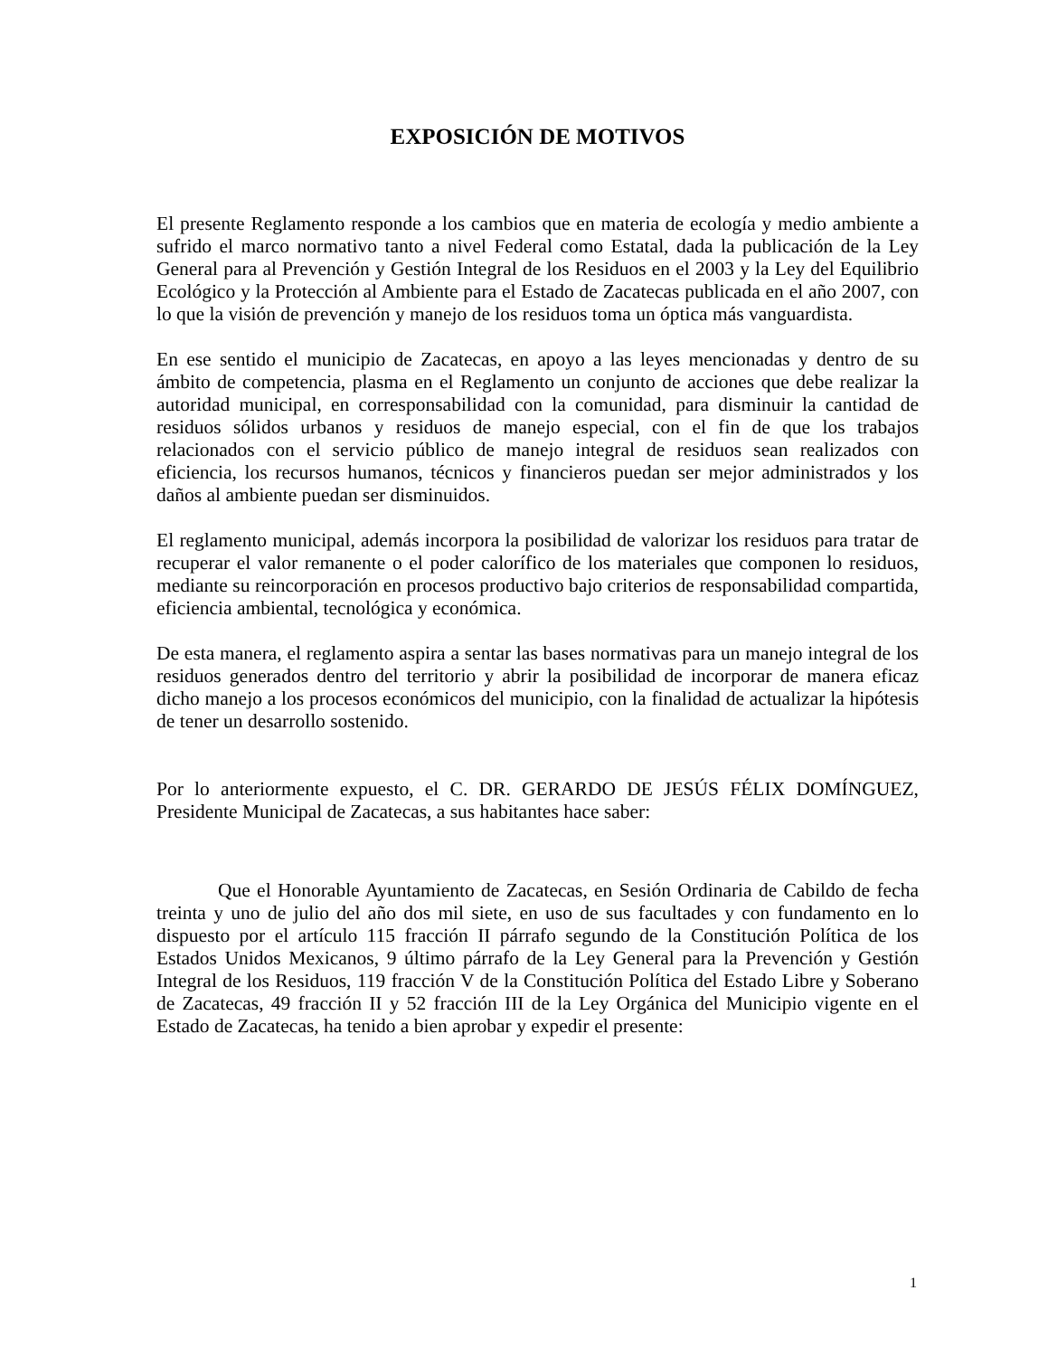EXPOSICIÓN DE MOTIVOS
El presente Reglamento responde a los cambios que en materia de ecología y medio ambiente a sufrido el marco normativo tanto a nivel Federal como Estatal, dada la publicación de la Ley General para al Prevención y Gestión Integral de los Residuos en el 2003 y la Ley del Equilibrio Ecológico y la Protección al Ambiente para el Estado de Zacatecas publicada en el año 2007, con lo que la visión de prevención y manejo de los residuos toma un óptica más vanguardista.
En ese sentido el municipio de Zacatecas, en apoyo a las leyes mencionadas y dentro de su ámbito de competencia, plasma en el Reglamento un conjunto de acciones que debe realizar la autoridad municipal, en corresponsabilidad con la comunidad, para disminuir la cantidad de residuos sólidos urbanos y residuos de manejo especial, con el fin de que los trabajos relacionados con el servicio público de manejo integral de residuos sean realizados con eficiencia, los recursos humanos, técnicos y financieros puedan ser mejor administrados y los daños al ambiente puedan ser disminuidos.
El reglamento municipal, además incorpora la posibilidad de valorizar los residuos para tratar de recuperar el valor remanente o el poder calorífico de los materiales que componen lo residuos, mediante su reincorporación en procesos productivo bajo criterios de responsabilidad compartida, eficiencia ambiental, tecnológica y económica.
De esta manera, el reglamento aspira a sentar las bases normativas para un manejo integral de los residuos generados dentro del territorio y abrir la posibilidad de incorporar de manera eficaz dicho manejo a los procesos económicos del municipio, con la finalidad de actualizar la hipótesis de tener un desarrollo sostenido.
Por lo anteriormente expuesto, el C. DR. GERARDO DE JESÚS FÉLIX DOMÍNGUEZ, Presidente Municipal de Zacatecas, a sus habitantes hace saber:
Que el Honorable Ayuntamiento de Zacatecas, en Sesión Ordinaria de Cabildo de fecha treinta y uno de julio del año dos mil siete, en uso de sus facultades y con fundamento en lo dispuesto por el artículo 115 fracción II párrafo segundo de la Constitución Política de los Estados Unidos Mexicanos, 9 último párrafo de la Ley General para la Prevención y Gestión Integral de los Residuos, 119 fracción V de la Constitución Política del Estado Libre y Soberano de Zacatecas, 49 fracción II y 52 fracción III de la Ley Orgánica del Municipio vigente en el Estado de Zacatecas, ha tenido a bien aprobar y expedir el presente:
1